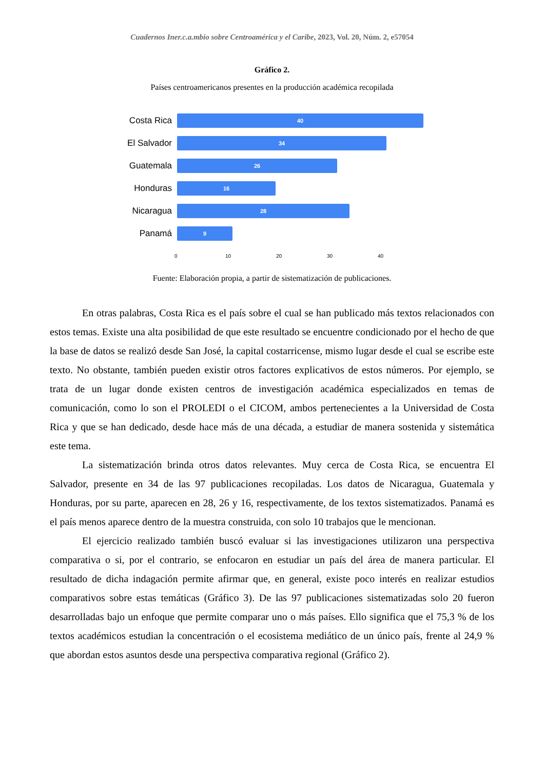Cuadernos Iner.c.a.mbio sobre Centroamérica y el Caribe, 2023, Vol. 20, Núm. 2, e57054
Gráfico 2.
Países centroamericanos presentes en la producción académica recopilada
Costa Rica
40
El Salvador
34
Guatemala
26
Honduras
16
Nicaragua
28
Panamá
9
0 10 20 30 40
Fuente: Elaboración propia, a partir de sistematización de publicaciones.
En otras palabras, Costa Rica es el país sobre el cual se han publicado más textos relacionados con estos temas. Existe una alta posibilidad de que este resultado se encuentre condicionado por el hecho de que la base de datos se realizó desde San José, la capital costarricense, mismo lugar desde el cual se escribe este texto. No obstante, también pueden existir otros factores explicativos de estos números. Por ejemplo, se trata de un lugar donde existen centros de investigación académica especializados en temas de comunicación, como lo son el PROLEDI o el CICOM, ambos pertenecientes a la Universidad de Costa Rica y que se han dedicado, desde hace más de una década, a estudiar de manera sostenida y sistemática este tema.
La sistematización brinda otros datos relevantes. Muy cerca de Costa Rica, se encuentra El Salvador, presente en 34 de las 97 publicaciones recopiladas. Los datos de Nicaragua, Guatemala y Honduras, por su parte, aparecen en 28, 26 y 16, respectivamente, de los textos sistematizados. Panamá es el país menos aparece dentro de la muestra construida, con solo 10 trabajos que le mencionan.
El ejercicio realizado también buscó evaluar si las investigaciones utilizaron una perspectiva comparativa o si, por el contrario, se enfocaron en estudiar un país del área de manera particular. El resultado de dicha indagación permite afirmar que, en general, existe poco interés en realizar estudios comparativos sobre estas temáticas (Gráfico 3). De las 97 publicaciones sistematizadas solo 20 fueron desarrolladas bajo un enfoque que permite comparar uno o más países. Ello significa que el 75,3 % de los textos académicos estudian la concentración o el ecosistema mediático de un único país, frente al 24,9 % que abordan estos asuntos desde una perspectiva comparativa regional (Gráfico 2).